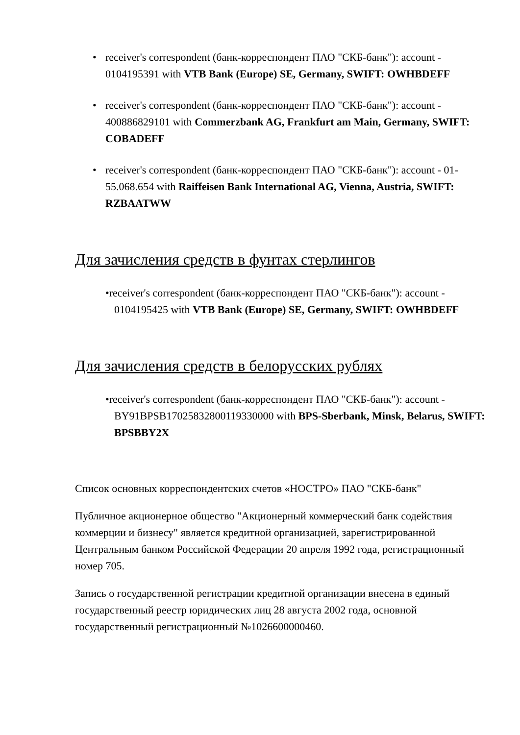• receiver's correspondent (банк-корреспондент ПАО "СКБ-банк"): account - 0104195391 with VTB Bank (Europe) SE, Germany, SWIFT: OWHBDEFF
• receiver's correspondent (банк-корреспондент ПАО "СКБ-банк"): account - 400886829101 with Commerzbank AG, Frankfurt am Main, Germany, SWIFT: COBADEFF
• receiver's correspondent (банк-корреспондент ПАО "СКБ-банк"): account - 01-55.068.654 with Raiffeisen Bank International AG, Vienna, Austria, SWIFT: RZBAATWW
Для зачисления средств в фунтах стерлингов
•receiver's correspondent (банк-корреспондент ПАО "СКБ-банк"): account - 0104195425 with VTB Bank (Europe) SE, Germany, SWIFT: OWHBDEFF
Для зачисления средств в белорусских рублях
•receiver's correspondent (банк-корреспондент ПАО "СКБ-банк"): account - BY91BPSB17025832800119330000 with BPS-Sberbank, Minsk, Belarus, SWIFT: BPSBBY2X
Список основных корреспондентских счетов «НОСТРО» ПАО "СКБ-банк"
Публичное акционерное общество "Акционерный коммерческий банк содействия коммерции и бизнесу" является кредитной организацией, зарегистрированной Центральным банком Российской Федерации 20 апреля 1992 года, регистрационный номер 705.
Запись о государственной регистрации кредитной организации внесена в единый государственный реестр юридических лиц 28 августа 2002 года, основной государственный регистрационный №1026600000460.